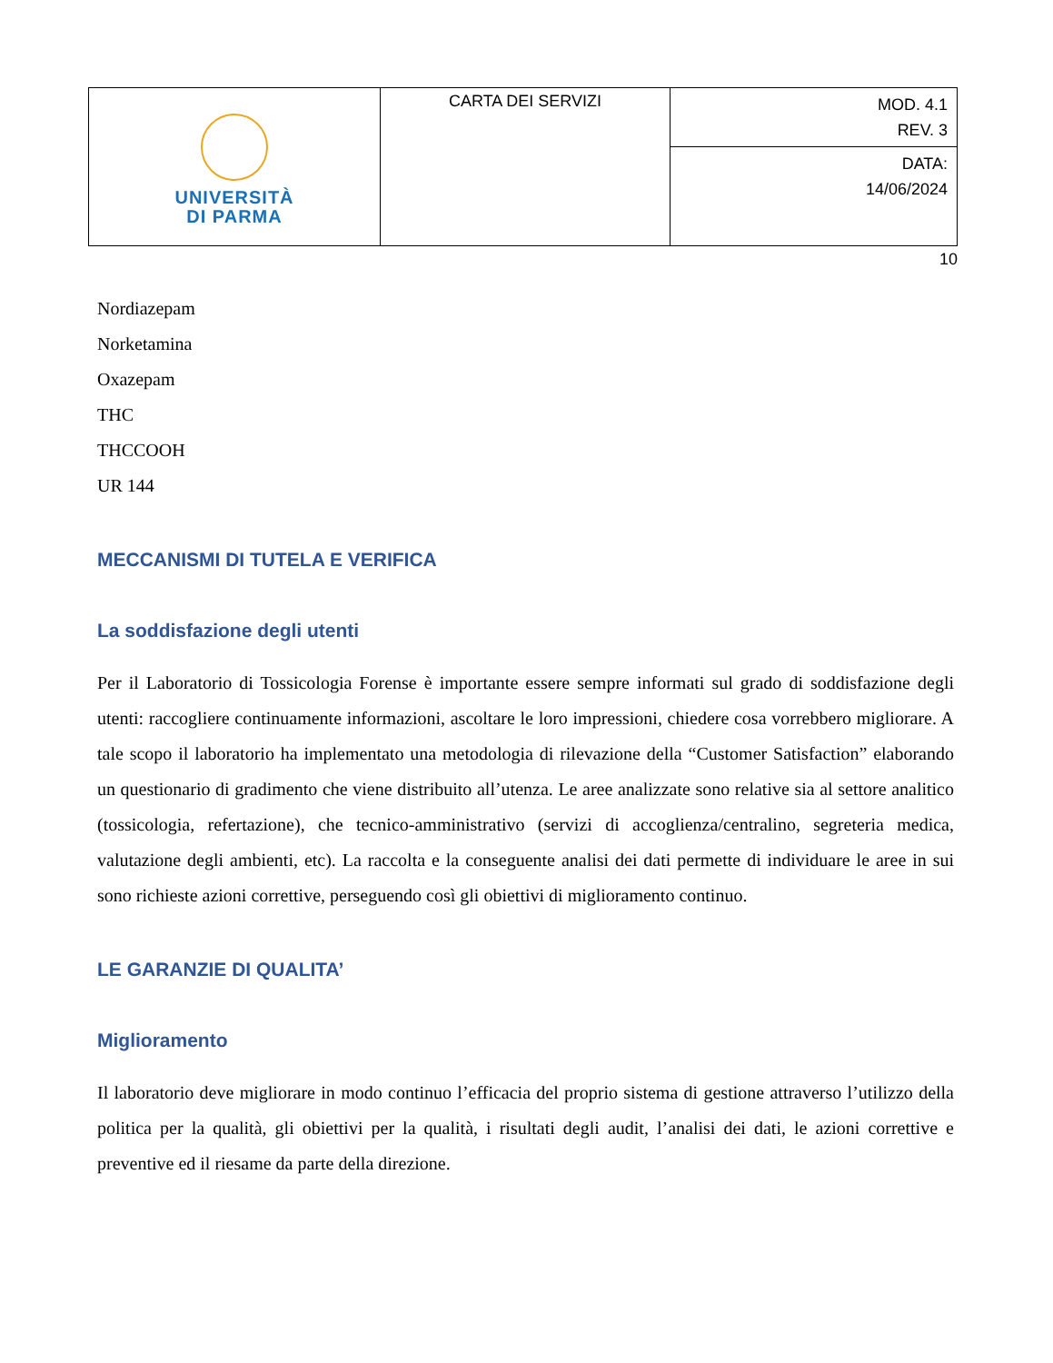| UNIVERSITÀ DI PARMA | CARTA DEI SERVIZI | MOD. 4.1 REV. 3 |
| | | DATA: 14/06/2024 |
10
Nordiazepam
Norketamina
Oxazepam
THC
THCCOOH
UR 144
MECCANISMI DI TUTELA E VERIFICA
La soddisfazione degli utenti
Per il Laboratorio di Tossicologia Forense è importante essere sempre informati sul grado di soddisfazione degli utenti: raccogliere continuamente informazioni, ascoltare le loro impressioni, chiedere cosa vorrebbero migliorare. A tale scopo il laboratorio ha implementato una metodologia di rilevazione della “Customer Satisfaction” elaborando un questionario di gradimento che viene distribuito all’utenza. Le aree analizzate sono relative sia al settore analitico (tossicologia, refertazione), che tecnico-amministrativo (servizi di accoglienza/centralino, segreteria medica, valutazione degli ambienti, etc). La raccolta e la conseguente analisi dei dati permette di individuare le aree in sui sono richieste azioni correttive, perseguendo così gli obiettivi di miglioramento continuo.
LE GARANZIE DI QUALITA’
Miglioramento
Il laboratorio deve migliorare in modo continuo l’efficacia del proprio sistema di gestione attraverso l’utilizzo della politica per la qualità, gli obiettivi per la qualità, i risultati degli audit, l’analisi dei dati, le azioni correttive e preventive ed il riesame da parte della direzione.